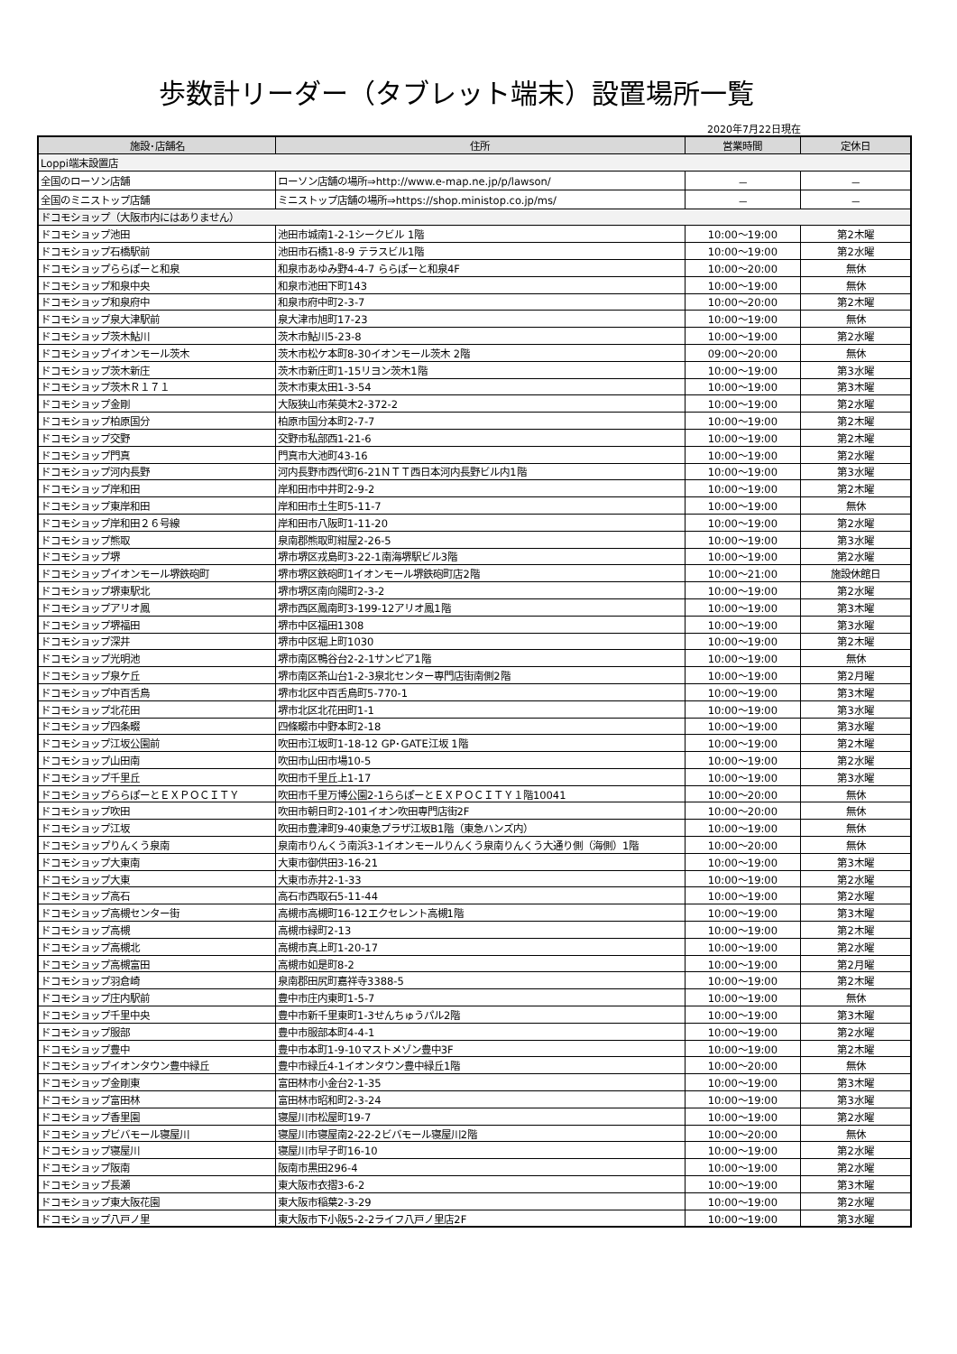歩数計リーダー（タブレット端末）設置場所一覧
2020年7月22日現在
| 施設･店舗名 | 住所 | 営業時間 | 定休日 |
| --- | --- | --- | --- |
| Loppi端末設置店 | | | |
| 全国のローソン店舗 | ローソン店舗の場所⇒http://www.e-map.ne.jp/p/lawson/ | － | － |
| 全国のミニストップ店舗 | ミニストップ店舗の場所⇒https://shop.ministop.co.jp/ms/ | － | － |
| ドコモショップ（大阪市内にはありません） | | | |
| ドコモショップ池田 | 池田市城南1-2-1シークビル 1階 | 10:00～19:00 | 第2木曜 |
| ドコモショップ石橋駅前 | 池田市石橋1-8-9 テラスビル1階 | 10:00～19:00 | 第2水曜 |
| ドコモショップららぽーと和泉 | 和泉市あゆみ野4-4-7 ららぽーと和泉4F | 10:00～20:00 | 無休 |
| ドコモショップ和泉中央 | 和泉市池田下町143 | 10:00～19:00 | 無休 |
| ドコモショップ和泉府中 | 和泉市府中町2-3-7 | 10:00～20:00 | 第2木曜 |
| ドコモショップ泉大津駅前 | 泉大津市旭町17-23 | 10:00～19:00 | 無休 |
| ドコモショップ茨木鮎川 | 茨木市鮎川5-23-8 | 10:00～19:00 | 第2水曜 |
| ドコモショップイオンモール茨木 | 茨木市松ケ本町8-30イオンモール茨木 2階 | 09:00～20:00 | 無休 |
| ドコモショップ茨木新庄 | 茨木市新庄町1-15リヨン茨木1階 | 10:00～19:00 | 第3水曜 |
| ドコモショップ茨木Ｒ１７１ | 茨木市東太田1-3-54 | 10:00～19:00 | 第3木曜 |
| ドコモショップ金剛 | 大阪狭山市茱萸木2-372-2 | 10:00～19:00 | 第2水曜 |
| ドコモショップ柏原国分 | 柏原市国分本町2-7-7 | 10:00～19:00 | 第2木曜 |
| ドコモショップ交野 | 交野市私部西1-21-6 | 10:00～19:00 | 第2木曜 |
| ドコモショップ門真 | 門真市大池町43-16 | 10:00～19:00 | 第2水曜 |
| ドコモショップ河内長野 | 河内長野市西代町6-21ＮＴＴ西日本河内長野ビル内1階 | 10:00～19:00 | 第3水曜 |
| ドコモショップ岸和田 | 岸和田市中井町2-9-2 | 10:00～19:00 | 第2木曜 |
| ドコモショップ東岸和田 | 岸和田市土生町5-11-7 | 10:00～19:00 | 無休 |
| ドコモショップ岸和田２６号線 | 岸和田市八阪町1-11-20 | 10:00～19:00 | 第2水曜 |
| ドコモショップ熊取 | 泉南郡熊取町紺屋2-26-5 | 10:00～19:00 | 第3水曜 |
| ドコモショップ堺 | 堺市堺区戎島町3-22-1南海堺駅ビル3階 | 10:00～19:00 | 第2水曜 |
| ドコモショップイオンモール堺鉄砲町 | 堺市堺区鉄砲町1イオンモール堺鉄砲町店2階 | 10:00～21:00 | 施設休館日 |
| ドコモショップ堺東駅北 | 堺市堺区南向陽町2-3-2 | 10:00～19:00 | 第2水曜 |
| ドコモショップアリオ鳳 | 堺市西区鳳南町3-199-12アリオ鳳1階 | 10:00～19:00 | 第3木曜 |
| ドコモショップ堺福田 | 堺市中区福田1308 | 10:00～19:00 | 第3水曜 |
| ドコモショップ深井 | 堺市中区堀上町1030 | 10:00～19:00 | 第2木曜 |
| ドコモショップ光明池 | 堺市南区鴨谷台2-2-1サンピア1階 | 10:00～19:00 | 無休 |
| ドコモショップ泉ケ丘 | 堺市南区茶山台1-2-3泉北センター専門店街南側2階 | 10:00～19:00 | 第2月曜 |
| ドコモショップ中百舌鳥 | 堺市北区中百舌鳥町5-770-1 | 10:00～19:00 | 第3木曜 |
| ドコモショップ北花田 | 堺市北区北花田町1-1 | 10:00～19:00 | 第3水曜 |
| ドコモショップ四条畷 | 四條畷市中野本町2-18 | 10:00～19:00 | 第3水曜 |
| ドコモショップ江坂公園前 | 吹田市江坂町1-18-12 GP･GATE江坂 1階 | 10:00～19:00 | 第2木曜 |
| ドコモショップ山田南 | 吹田市山田市場10-5 | 10:00～19:00 | 第2水曜 |
| ドコモショップ千里丘 | 吹田市千里丘上1-17 | 10:00～19:00 | 第3水曜 |
| ドコモショップららぽーとＥＸＰＯＣＩＴＹ | 吹田市千里万博公園2-1ららぽーとＥＸＰＯＣＩＴＹ１階10041 | 10:00～20:00 | 無休 |
| ドコモショップ吹田 | 吹田市朝日町2-101イオン吹田専門店街2F | 10:00～20:00 | 無休 |
| ドコモショップ江坂 | 吹田市豊津町9-40東急プラザ江坂B1階（東急ハンズ内） | 10:00～19:00 | 無休 |
| ドコモショップりんくう泉南 | 泉南市りんくう南浜3-1イオンモールりんくう泉南りんくう大通り側（海側）1階 | 10:00～20:00 | 無休 |
| ドコモショップ大東南 | 大東市御供田3-16-21 | 10:00～19:00 | 第3木曜 |
| ドコモショップ大東 | 大東市赤井2-1-33 | 10:00～19:00 | 第2水曜 |
| ドコモショップ高石 | 高石市西取石5-11-44 | 10:00～19:00 | 第2水曜 |
| ドコモショップ高槻センター街 | 高槻市高槻町16-12エクセレント高槻1階 | 10:00～19:00 | 第3木曜 |
| ドコモショップ高槻 | 高槻市緑町2-13 | 10:00～19:00 | 第2木曜 |
| ドコモショップ高槻北 | 高槻市真上町1-20-17 | 10:00～19:00 | 第2水曜 |
| ドコモショップ高槻富田 | 高槻市如是町8-2 | 10:00～19:00 | 第2月曜 |
| ドコモショップ羽倉崎 | 泉南郡田尻町嘉祥寺3388-5 | 10:00～19:00 | 第2木曜 |
| ドコモショップ庄内駅前 | 豊中市庄内東町1-5-7 | 10:00～19:00 | 無休 |
| ドコモショップ千里中央 | 豊中市新千里東町1-3せんちゅうパル2階 | 10:00～19:00 | 第3木曜 |
| ドコモショップ服部 | 豊中市服部本町4-4-1 | 10:00～19:00 | 第2水曜 |
| ドコモショップ豊中 | 豊中市本町1-9-10マストメゾン豊中3F | 10:00～19:00 | 第2木曜 |
| ドコモショップイオンタウン豊中緑丘 | 豊中市緑丘4-1イオンタウン豊中緑丘1階 | 10:00～20:00 | 無休 |
| ドコモショップ金剛東 | 富田林市小金台2-1-35 | 10:00～19:00 | 第3木曜 |
| ドコモショップ富田林 | 富田林市昭和町2-3-24 | 10:00～19:00 | 第3水曜 |
| ドコモショップ香里園 | 寝屋川市松屋町19-7 | 10:00～19:00 | 第2水曜 |
| ドコモショップビバモール寝屋川 | 寝屋川市寝屋南2-22-2ビバモール寝屋川2階 | 10:00～20:00 | 無休 |
| ドコモショップ寝屋川 | 寝屋川市早子町16-10 | 10:00～19:00 | 第2水曜 |
| ドコモショップ阪南 | 阪南市黒田296-4 | 10:00～19:00 | 第2水曜 |
| ドコモショップ長瀬 | 東大阪市衣摺3-6-2 | 10:00～19:00 | 第3木曜 |
| ドコモショップ東大阪花園 | 東大阪市稲葉2-3-29 | 10:00～19:00 | 第2水曜 |
| ドコモショップ八戸ノ里 | 東大阪市下小阪5-2-2ライフ八戸ノ里店2F | 10:00～19:00 | 第3水曜 |